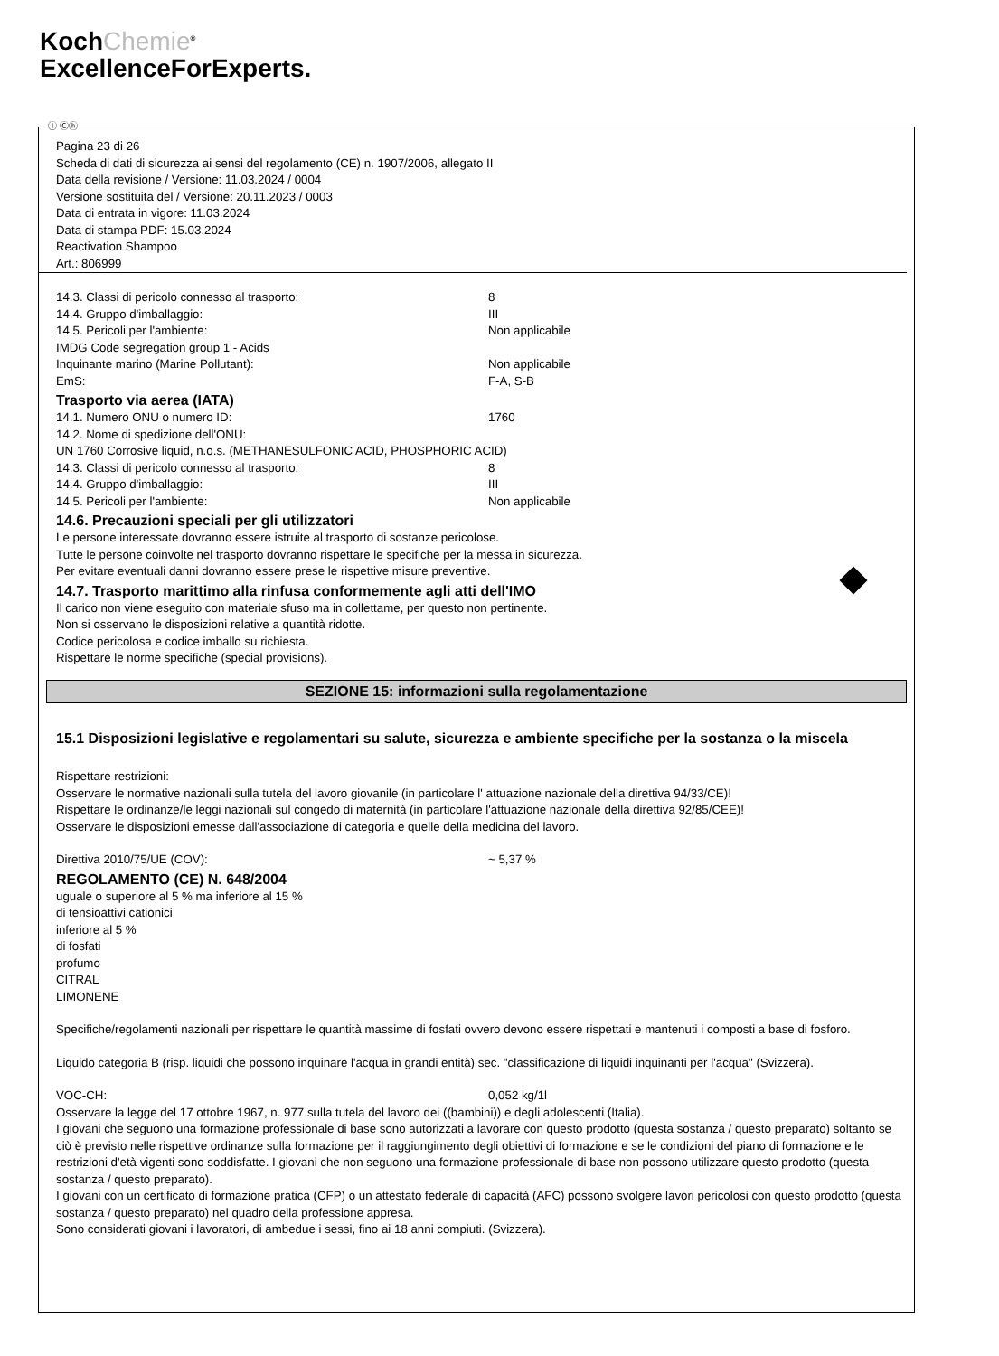KochChemie<sup>®</sup>
ExcellenceForExperts.
Ⓘ Ⓒⓗ
Pagina 23 di 26
Scheda di dati di sicurezza ai sensi del regolamento (CE) n. 1907/2006, allegato II
Data della revisione / Versione: 11.03.2024 / 0004
Versione sostituita del / Versione: 20.11.2023 / 0003
Data di entrata in vigore: 11.03.2024
Data di stampa PDF: 15.03.2024
Reactivation Shampoo
Art.: 806999
14.3. Classi di pericolo connesso al trasporto: 8
14.4. Gruppo d'imballaggio: III
14.5. Pericoli per l'ambiente: Non applicabile
IMDG Code segregation group 1 - Acids
Inquinante marino (Marine Pollutant): Non applicabile
EmS: F-A, S-B
Trasporto via aerea (IATA)
14.1. Numero ONU o numero ID: 1760
14.2. Nome di spedizione dell'ONU:
UN 1760 Corrosive liquid, n.o.s. (METHANESULFONIC ACID, PHOSPHORIC ACID)
14.3. Classi di pericolo connesso al trasporto: 8
14.4. Gruppo d'imballaggio: III
14.5. Pericoli per l'ambiente: Non applicabile
14.6. Precauzioni speciali per gli utilizzatori
Le persone interessate dovranno essere istruite al trasporto di sostanze pericolose.
Tutte le persone coinvolte nel trasporto dovranno rispettare le specifiche per la messa in sicurezza.
Per evitare eventuali danni dovranno essere prese le rispettive misure preventive.
14.7. Trasporto marittimo alla rinfusa conformemente agli atti dell'IMO
Il carico non viene eseguito con materiale sfuso ma in collettame, per questo non pertinente.
Non si osservano le disposizioni relative a quantità ridotte.
Codice pericolosa e codice imballo su richiesta.
Rispettare le norme specifiche (special provisions).
SEZIONE 15: informazioni sulla regolamentazione
15.1 Disposizioni legislative e regolamentari su salute, sicurezza e ambiente specifiche per la sostanza o la miscela
Rispettare restrizioni:
Osservare le normative nazionali sulla tutela del lavoro giovanile (in particolare l' attuazione nazionale della direttiva 94/33/CE)!
Rispettare le ordinanze/le leggi nazionali sul congedo di maternità (in particolare l'attuazione nazionale della direttiva 92/85/CEE)!
Osservare le disposizioni emesse dall'associazione di categoria e quelle della medicina del lavoro.
Direttiva 2010/75/UE (COV): ~ 5,37 %
REGOLAMENTO (CE) N. 648/2004
uguale o superiore al 5 % ma inferiore al 15 %
di tensioattivi cationici
inferiore al 5 %
di fosfati
profumo
CITRAL
LIMONENE
Specifiche/regolamenti nazionali per rispettare le quantità massime di fosfati ovvero devono essere rispettati e mantenuti i composti a base di fosforo.
Liquido categoria B (risp. liquidi che possono inquinare l'acqua in grandi entità) sec. "classificazione di liquidi inquinanti per l'acqua" (Svizzera).
VOC-CH: 0,052 kg/1l
Osservare la legge del 17 ottobre 1967, n. 977 sulla tutela del lavoro dei ((bambini)) e degli adolescenti (Italia).
I giovani che seguono una formazione professionale di base sono autorizzati a lavorare con questo prodotto (questa sostanza / questo preparato) soltanto se ciò è previsto nelle rispettive ordinanze sulla formazione per il raggiungimento degli obiettivi di formazione e se le condizioni del piano di formazione e le restrizioni d'età vigenti sono soddisfatte. I giovani che non seguono una formazione professionale di base non possono utilizzare questo prodotto (questa sostanza / questo preparato).
I giovani con un certificato di formazione pratica (CFP) o un attestato federale di capacità (AFC) possono svolgere lavori pericolosi con questo prodotto (questa sostanza / questo preparato) nel quadro della professione appresa.
Sono considerati giovani i lavoratori, di ambedue i sessi, fino ai 18 anni compiuti. (Svizzera).